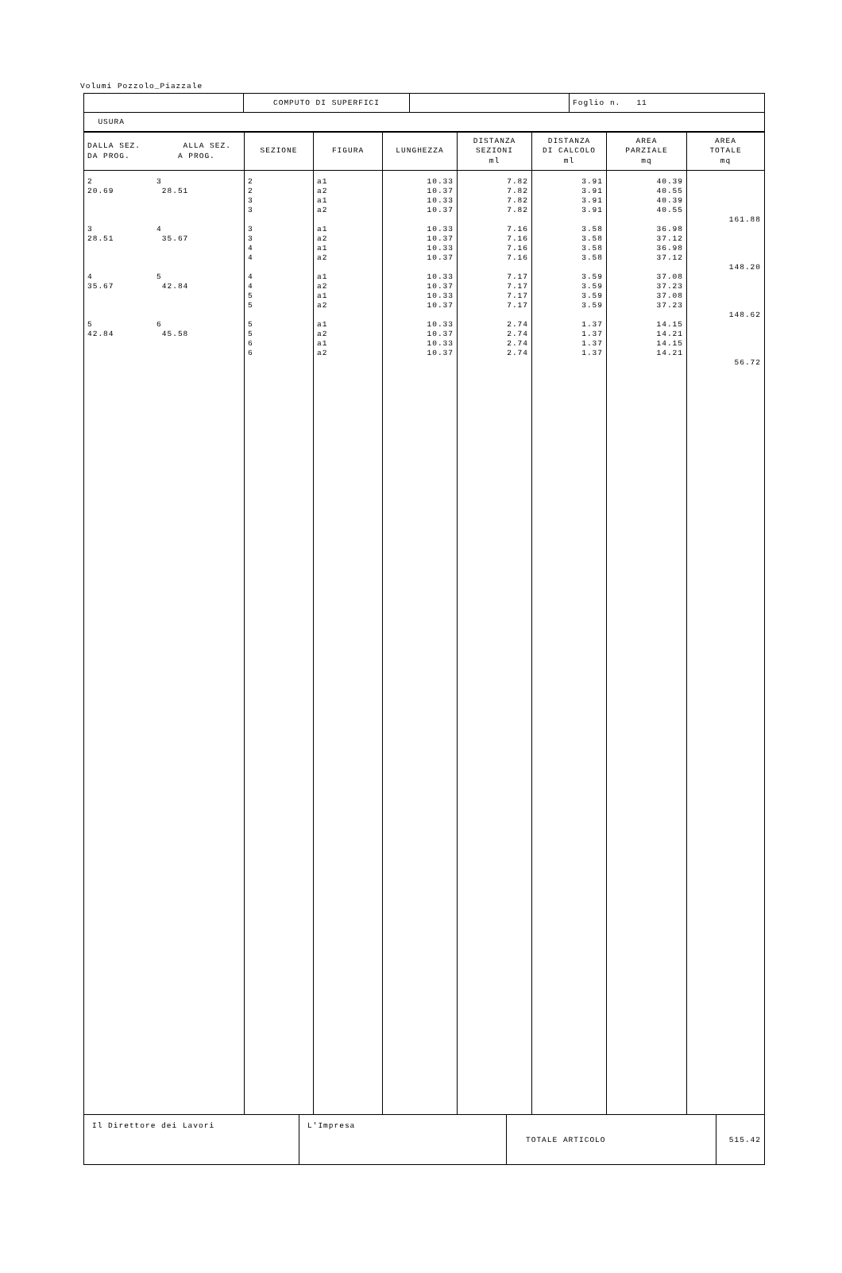Volumi Pozzolo_Piazzale
| | COMPUTO DI SUPERFICI | | Foglio n. 11 |
| USURA | | | |
| DALLA SEZ. ALLA SEZ. DA PROG. A PROG. | SEZIONE | FIGURA | LUNGHEZZA | DISTANZA SEZIONI ml | DISTANZA DI CALCOLO ml | AREA PARZIALE mq | AREA TOTALE mq |
| --- | --- | --- | --- | --- | --- | --- | --- |
| 2 3 20.69 28.51 | 2 2 3 3 | a1 a2 a1 a2 | 10.33 10.37 10.33 10.37 | 7.82 7.82 7.82 7.82 | 3.91 3.91 3.91 3.91 | 40.39 40.55 40.39 40.55 | 161.88 |
| 3 4 28.51 35.67 | 3 3 4 4 | a1 a2 a1 a2 | 10.33 10.37 10.33 10.37 | 7.16 7.16 7.16 7.16 | 3.58 3.58 3.58 3.58 | 36.98 37.12 36.98 37.12 | 148.20 |
| 4 5 35.67 42.84 | 4 4 5 5 | a1 a2 a1 a2 | 10.33 10.37 10.33 10.37 | 7.17 7.17 7.17 7.17 | 3.59 3.59 3.59 3.59 | 37.08 37.23 37.08 37.23 | 148.62 |
| 5 6 42.84 45.58 | 5 5 6 6 | a1 a2 a1 a2 | 10.33 10.37 10.33 10.37 | 2.74 2.74 2.74 2.74 | 1.37 1.37 1.37 1.37 | 14.15 14.21 14.15 14.21 | 56.72 |
| Il Direttore dei Lavori | L'Impresa | TOTALE ARTICOLO | 515.42 |